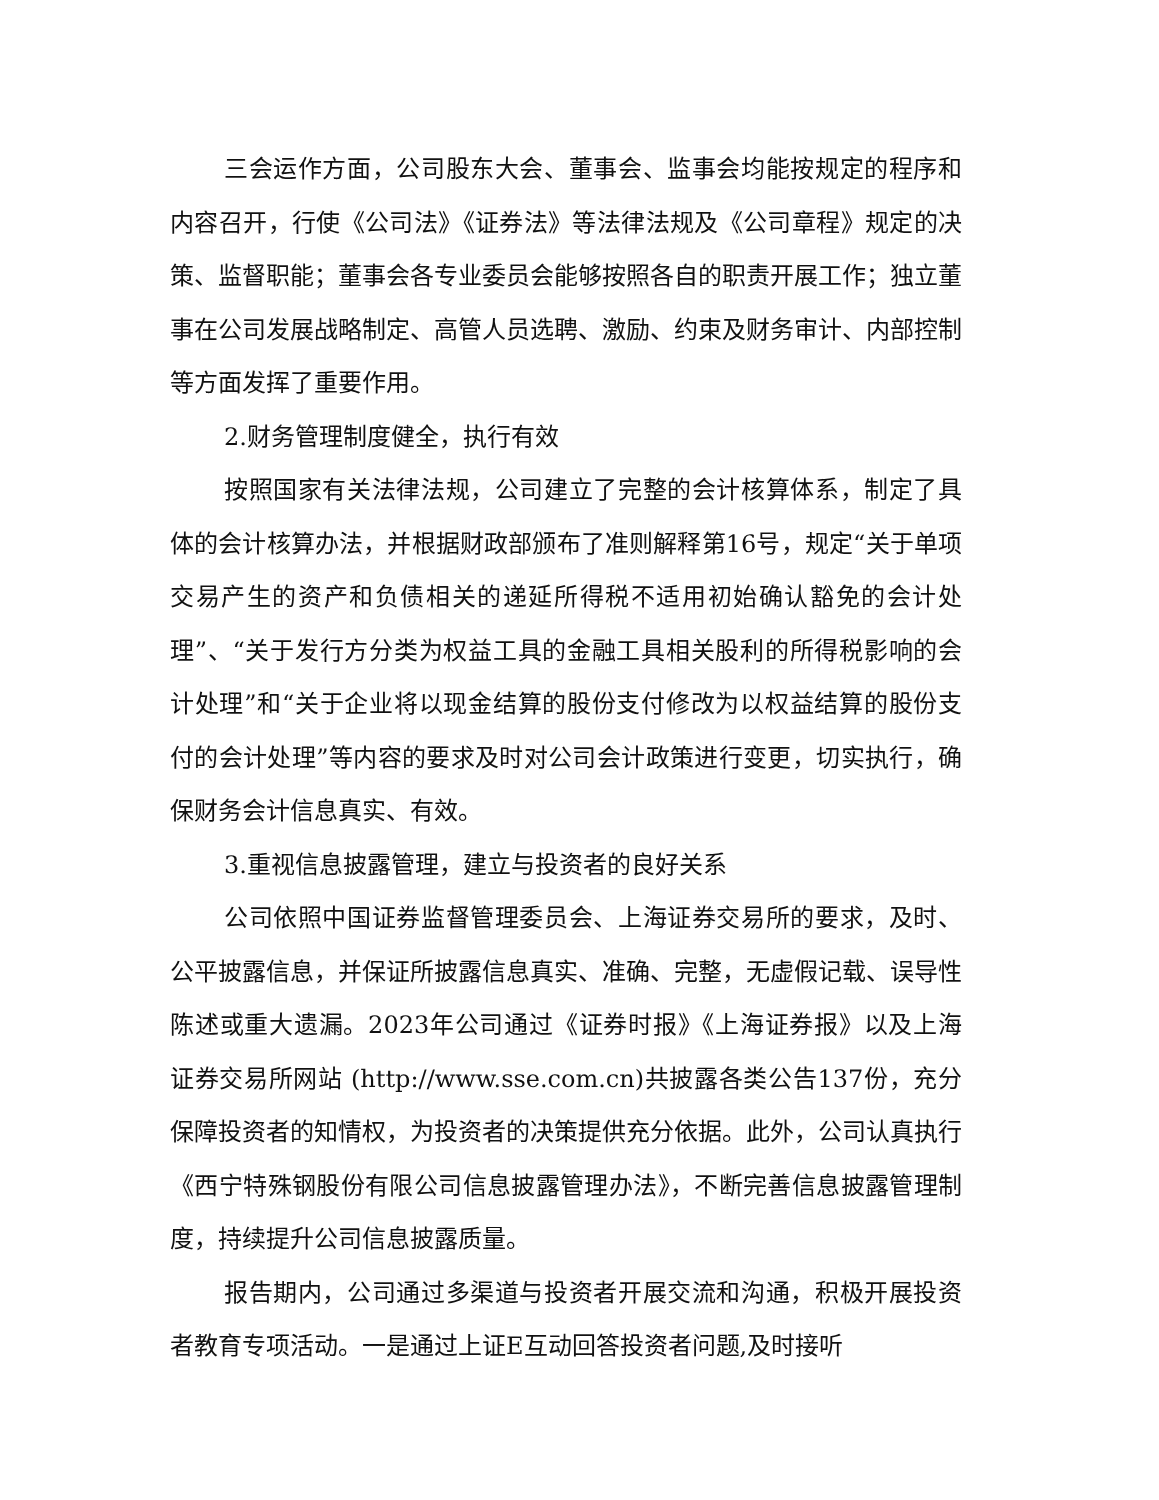三会运作方面，公司股东大会、董事会、监事会均能按规定的程序和内容召开，行使《公司法》《证券法》等法律法规及《公司章程》规定的决策、监督职能；董事会各专业委员会能够按照各自的职责开展工作；独立董事在公司发展战略制定、高管人员选聘、激励、约束及财务审计、内部控制等方面发挥了重要作用。
2.财务管理制度健全，执行有效
按照国家有关法律法规，公司建立了完整的会计核算体系，制定了具体的会计核算办法，并根据财政部颁布了准则解释第16号，规定“关于单项交易产生的资产和负债相关的递延所得税不适用初始确认豁免的会计处理”、“关于发行方分类为权益工具的金融工具相关股利的所得税影响的会计处理”和“关于企业将以现金结算的股份支付修改为以权益结算的股份支付的会计处理”等内容的要求及时对公司会计政策进行变更，切实执行，确保财务会计信息真实、有效。
3.重视信息披露管理，建立与投资者的良好关系
公司依照中国证券监督管理委员会、上海证券交易所的要求，及时、公平披露信息，并保证所披露信息真实、准确、完整，无虚假记载、误导性陈述或重大遗漏。2023年公司通过《证券时报》《上海证券报》以及上海证券交易所网站 (http://www.sse.com.cn)共披露各类公告137份，充分保障投资者的知情权，为投资者的决策提供充分依据。此外，公司认真执行《西宁特殊钢股份有限公司信息披露管理办法》，不断完善信息披露管理制度，持续提升公司信息披露质量。
报告期内，公司通过多渠道与投资者开展交流和沟通，积极开展投资者教育专项活动。一是通过上证E互动回答投资者问题,及时接听